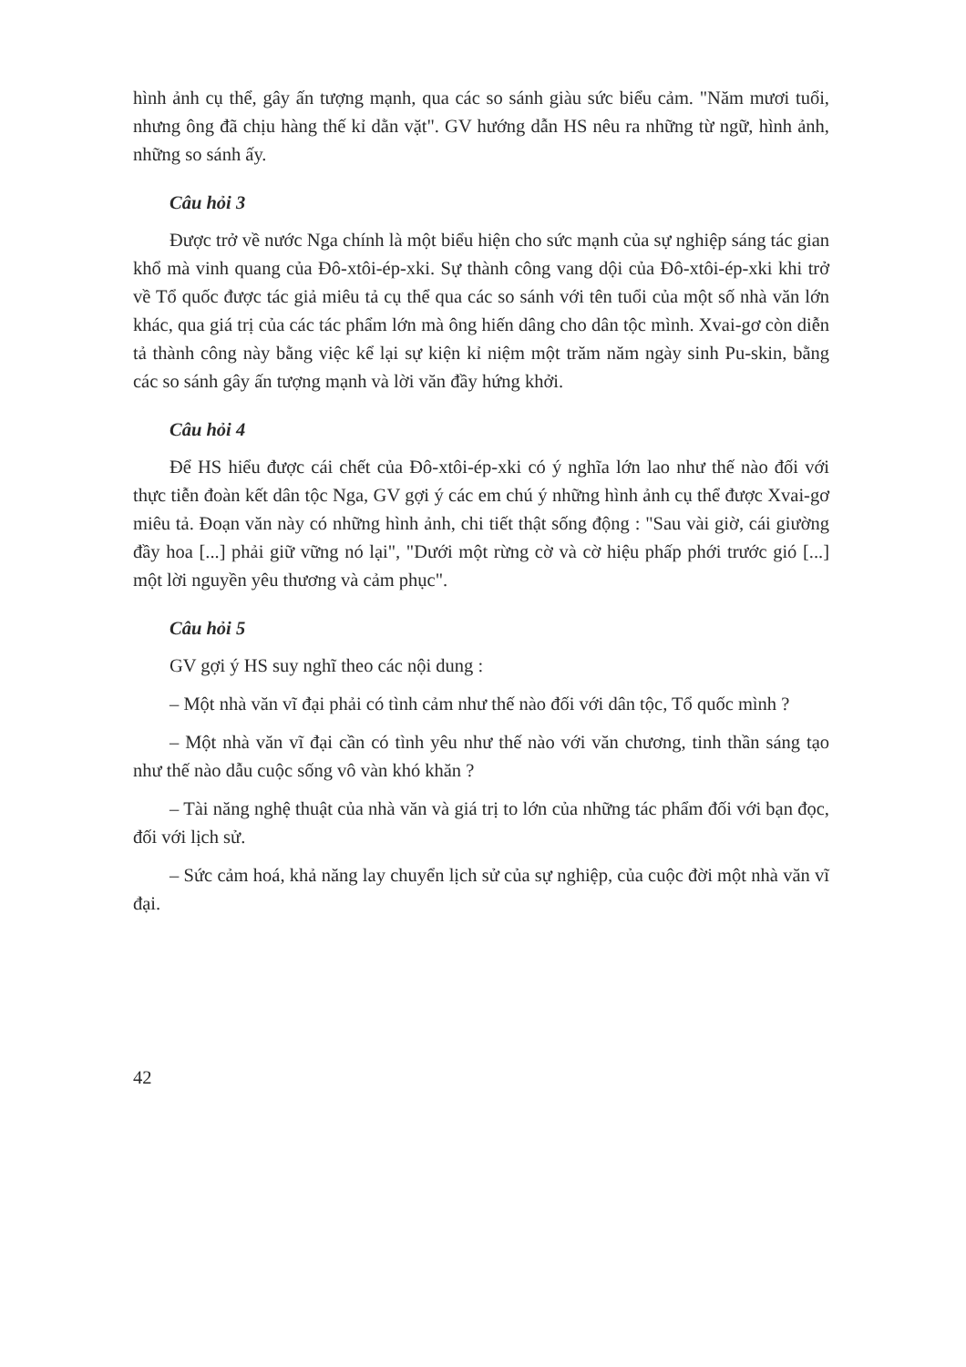hình ảnh cụ thể, gây ấn tượng mạnh, qua các so sánh giàu sức biểu cảm. "Năm mươi tuổi, nhưng ông đã chịu hàng thế kỉ dằn vặt". GV hướng dẫn HS nêu ra những từ ngữ, hình ảnh, những so sánh ấy.
Câu hỏi 3
Được trở về nước Nga chính là một biểu hiện cho sức mạnh của sự nghiệp sáng tác gian khổ mà vinh quang của Đô-xtôi-ép-xki. Sự thành công vang dội của Đô-xtôi-ép-xki khi trở về Tổ quốc được tác giả miêu tả cụ thể qua các so sánh với tên tuổi của một số nhà văn lớn khác, qua giá trị của các tác phẩm lớn mà ông hiến dâng cho dân tộc mình. Xvai-gơ còn diễn tả thành công này bằng việc kể lại sự kiện kỉ niệm một trăm năm ngày sinh Pu-skin, bằng các so sánh gây ấn tượng mạnh và lời văn đầy hứng khởi.
Câu hỏi 4
Để HS hiểu được cái chết của Đô-xtôi-ép-xki có ý nghĩa lớn lao như thế nào đối với thực tiễn đoàn kết dân tộc Nga, GV gợi ý các em chú ý những hình ảnh cụ thể được Xvai-gơ miêu tả. Đoạn văn này có những hình ảnh, chi tiết thật sống động : "Sau vài giờ, cái giường đầy hoa [...] phải giữ vững nó lại", "Dưới một rừng cờ và cờ hiệu phấp phới trước gió [...] một lời nguyền yêu thương và cảm phục".
Câu hỏi 5
GV gợi ý HS suy nghĩ theo các nội dung :
– Một nhà văn vĩ đại phải có tình cảm như thế nào đối với dân tộc, Tổ quốc mình ?
– Một nhà văn vĩ đại cần có tình yêu như thế nào với văn chương, tinh thần sáng tạo như thế nào dẫu cuộc sống vô vàn khó khăn ?
– Tài năng nghệ thuật của nhà văn và giá trị to lớn của những tác phẩm đối với bạn đọc, đối với lịch sử.
– Sức cảm hoá, khả năng lay chuyển lịch sử của sự nghiệp, của cuộc đời một nhà văn vĩ đại.
42